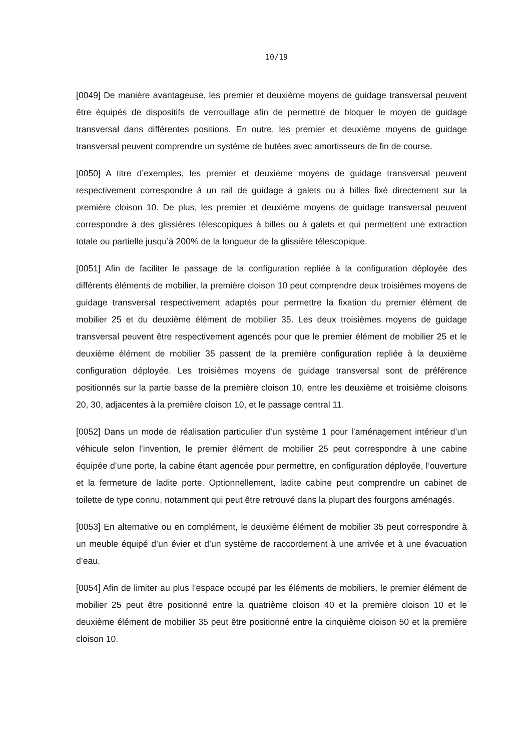10/19
[0049] De manière avantageuse, les premier et deuxième moyens de guidage transversal peuvent être équipés de dispositifs de verrouillage afin de permettre de bloquer le moyen de guidage transversal dans différentes positions. En outre, les premier et deuxième moyens de guidage transversal peuvent comprendre un système de butées avec amortisseurs de fin de course.
[0050] A titre d’exemples, les premier et deuxième moyens de guidage transversal peuvent respectivement correspondre à un rail de guidage à galets ou à billes fixé directement sur la première cloison 10. De plus, les premier et deuxième moyens de guidage transversal peuvent correspondre à des glissières télescopiques à billes ou à galets et qui permettent une extraction totale ou partielle jusqu’à 200% de la longueur de la glissière télescopique.
[0051] Afin de faciliter le passage de la configuration repliée à la configuration déployée des différents éléments de mobilier, la première cloison 10 peut comprendre deux troisièmes moyens de guidage transversal respectivement adaptés pour permettre la fixation du premier élément de mobilier 25 et du deuxième élément de mobilier 35. Les deux troisièmes moyens de guidage transversal peuvent être respectivement agencés pour que le premier élément de mobilier 25 et le deuxième élément de mobilier 35 passent de la première configuration repliée à la deuxième configuration déployée. Les troisièmes moyens de guidage transversal sont de préférence positionnés sur la partie basse de la première cloison 10, entre les deuxième et troisième cloisons 20, 30, adjacentes à la première cloison 10, et le passage central 11.
[0052] Dans un mode de réalisation particulier d’un système 1 pour l’aménagement intérieur d’un véhicule selon l’invention, le premier élément de mobilier 25 peut correspondre à une cabine équipée d’une porte, la cabine étant agencée pour permettre, en configuration déployée, l’ouverture et la fermeture de ladite porte. Optionnellement, ladite cabine peut comprendre un cabinet de toilette de type connu, notamment qui peut être retrouvé dans la plupart des fourgons aménagés.
[0053] En alternative ou en complément, le deuxième élément de mobilier 35 peut correspondre à un meuble équipé d’un évier et d’un système de raccordement à une arrivée et à une évacuation d’eau.
[0054] Afin de limiter au plus l’espace occupé par les éléments de mobiliers, le premier élément de mobilier 25 peut être positionné entre la quatrième cloison 40 et la première cloison 10 et le deuxième élément de mobilier 35 peut être positionné entre la cinquième cloison 50 et la première cloison 10.